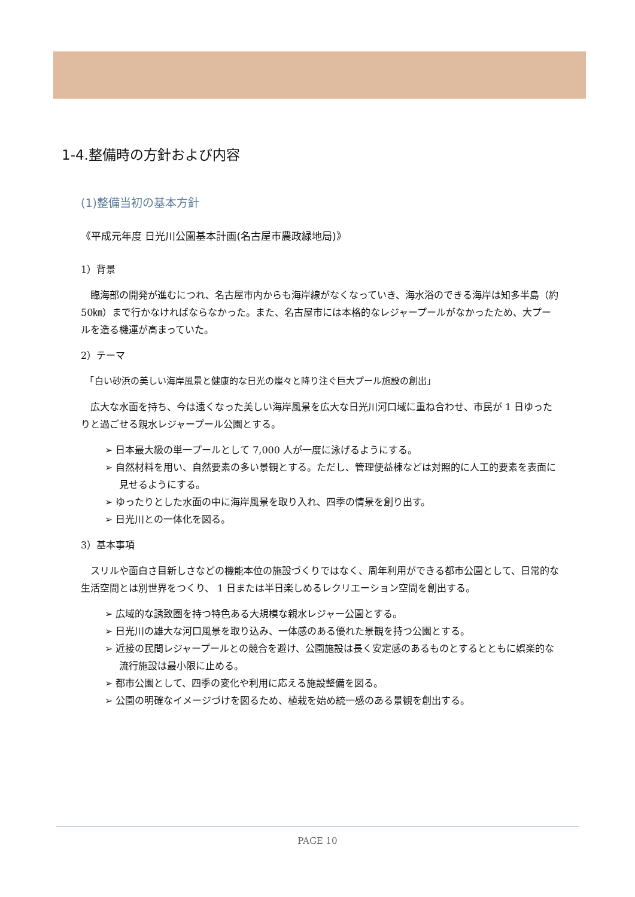1-4.整備時の方針および内容
(1)整備当初の基本方針
《平成元年度 日光川公園基本計画(名古屋市農政緑地局)》
1）背景
　臨海部の開発が進むにつれ、名古屋市内からも海岸線がなくなっていき、海水浴のできる海岸は知多半島（約 50㎞）まで行かなければならなかった。また、名古屋市には本格的なレジャープールがなかったため、大プールを造る機運が高まっていた。
2）テーマ
　「白い砂浜の美しい海岸風景と健康的な日光の燦々と降り注ぐ巨大プール施設の創出」
　広大な水面を持ち、今は遠くなった美しい海岸風景を広大な日光川河口域に重ね合わせ、市民が 1 日ゆったりと過ごせる親水レジャープール公園とする。
➢ 日本最大級の単一プールとして 7,000 人が一度に泳げるようにする。
➢ 自然材料を用い、自然要素の多い景観とする。ただし、管理便益棟などは対照的に人工的要素を表面に見せるようにする。
➢ ゆったりとした水面の中に海岸風景を取り入れ、四季の情景を創り出す。
➢ 日光川との一体化を図る。
3）基本事項
　スリルや面白さ目新しさなどの機能本位の施設づくりではなく、周年利用ができる都市公園として、日常的な生活空間とは別世界をつくり、 1 日または半日楽しめるレクリエーション空間を創出する。
➢ 広域的な誘致圏を持つ特色ある大規模な親水レジャー公園とする。
➢ 日光川の雄大な河口風景を取り込み、一体感のある優れた景観を持つ公園とする。
➢ 近接の民間レジャープールとの競合を避け、公園施設は長く安定感のあるものとするとともに娯楽的な流行施設は最小限に止める。
➢ 都市公園として、四季の変化や利用に応える施設整備を図る。
➢ 公園の明確なイメージづけを図るため、植栽を始め統一感のある景観を創出する。
PAGE 10